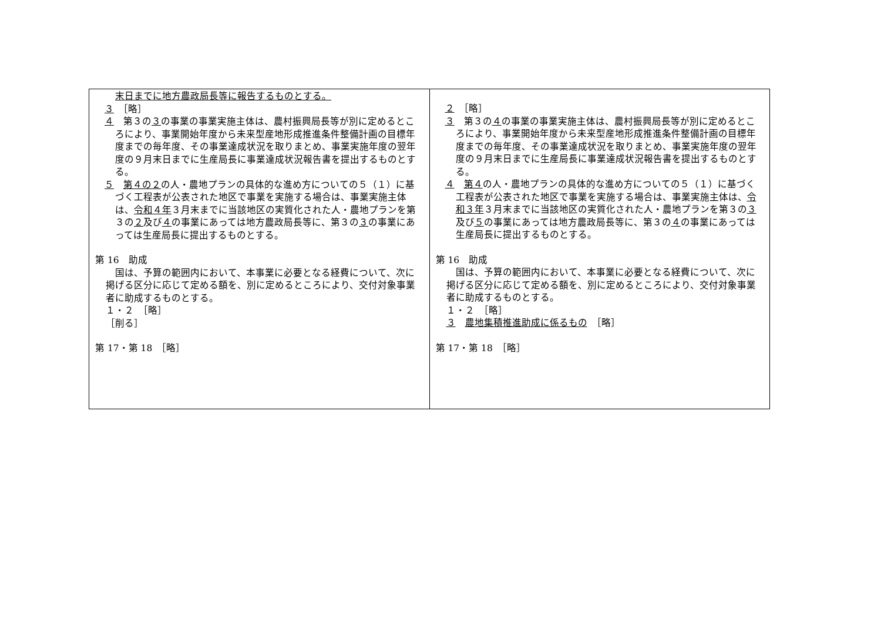| 末日までに地方農政局長等に報告するものとする。 ３ ［略］ ４ 第３の ３ の事業の事業実施主体は、農村振興局長等が別に定めるところにより、事業開始年度から未来型産地形成推進条件整備計画の目標年度までの毎年度、その事業達成状況を取りまとめ、事業実施年度の翌年度の９月末日までに生産局長に事業達成状況報告書を提出するものとする。 ５ 第４の２ の人・農地プランの具体的な進め方についての５（１）に基づく工程表が公表された地区で事業を実施する場合は、事業実施主体は、 令和４年 ３月末までに当該地区の実質化された人・農地プランを第３の ２ 及び ４ の事業にあっては地方農政局長等に、第３の ３ の事業にあっては生産局長に提出するものとする。 第 16 助成 国は、予算の範囲内において、本事業に必要となる経費について、次に掲げる区分に応じて定める額を、別に定めるところにより、交付対象事業者に助成するものとする。 １・２ ［略］ ［削る］ 第 17・第 18 ［略］ | ２ ［略］ ３ 第３の ４ の事業の事業実施主体は、農村振興局長等が別に定めるところにより、事業開始年度から未来型産地形成推進条件整備計画の目標年度までの毎年度、その事業達成状況を取りまとめ、事業実施年度の翌年度の９月末日までに生産局長に事業達成状況報告書を提出するものとする。 ４ 第４ の人・農地プランの具体的な進め方についての５（１）に基づく工程表が公表された地区で事業を実施する場合は、事業実施主体は、 令和３年 ３月末までに当該地区の実質化された人・農地プランを第３の ３ 及び ５ の事業にあっては地方農政局長等に、第３の ４ の事業にあっては生産局長に提出するものとする。 第 16 助成 国は、予算の範囲内において、本事業に必要となる経費について、次に掲げる区分に応じて定める額を、別に定めるところにより、交付対象事業者に助成するものとする。 １・２ ［略］ ３ 農地集積推進助成に係るもの ［略］ 第 17・第 18 ［略］ |